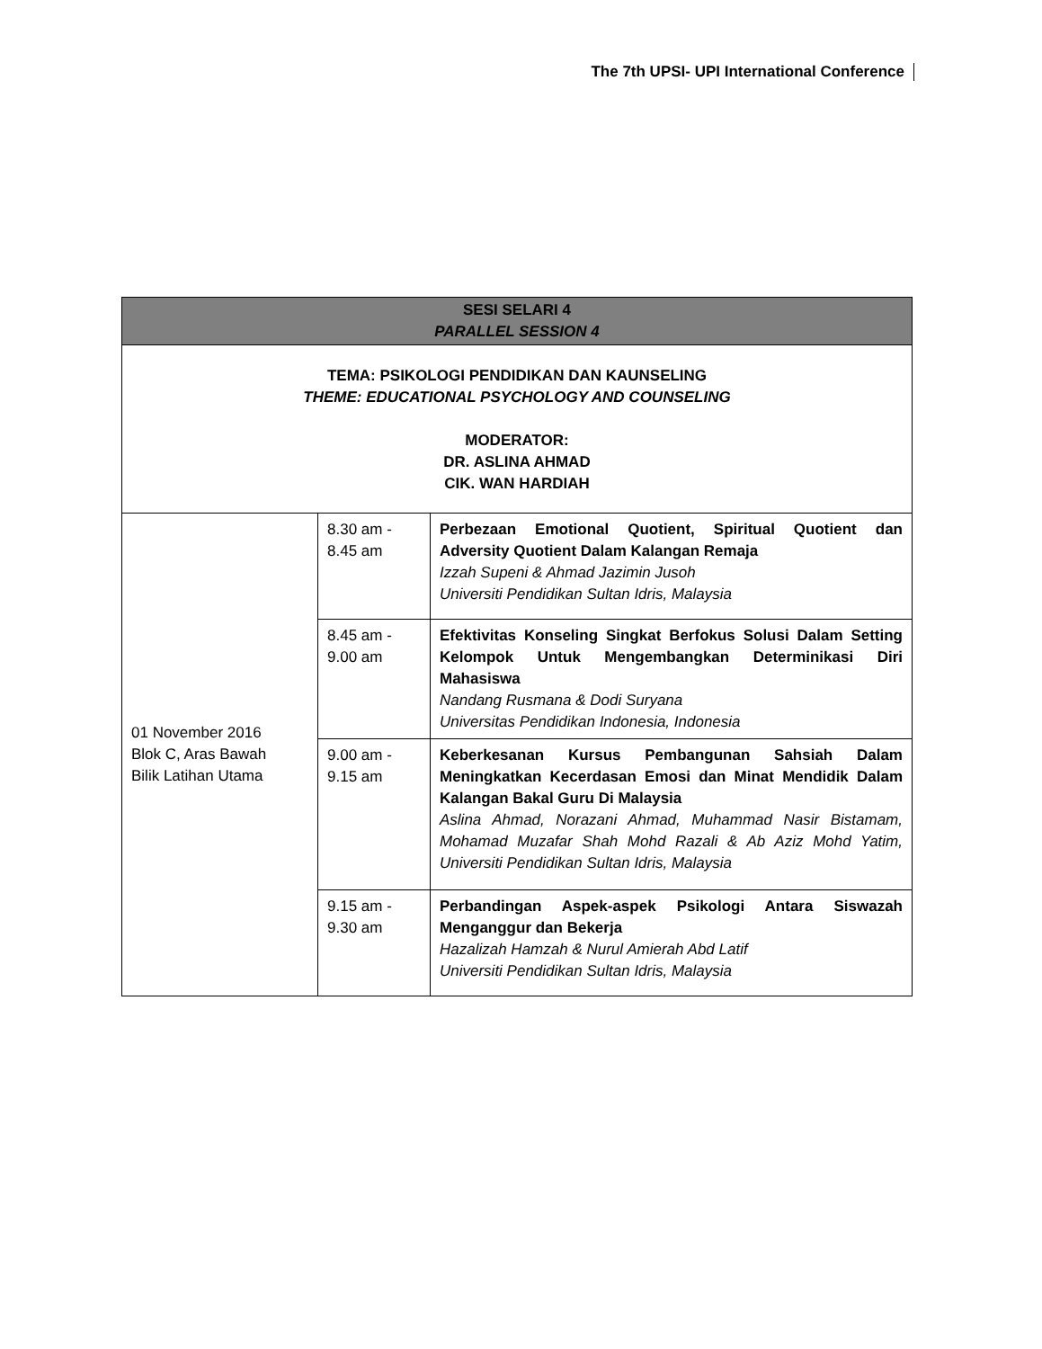The 7th UPSI- UPI International Conference
| SESI SELARI 4 PARALLEL SESSION 4 | | |
| --- | --- | --- |
| TEMA: PSIKOLOGI PENDIDIKAN DAN KAUNSELING THEME: EDUCATIONAL PSYCHOLOGY AND COUNSELING MODERATOR: DR. ASLINA AHMAD CIK. WAN HARDIAH | | |
| 01 November 2016 Blok C, Aras Bawah Bilik Latihan Utama | 8.30 am - 8.45 am | Perbezaan Emotional Quotient, Spiritual Quotient dan Adversity Quotient Dalam Kalangan Remaja Izzah Supeni & Ahmad Jazimin Jusoh Universiti Pendidikan Sultan Idris, Malaysia |
| | 8.45 am - 9.00 am | Efektivitas Konseling Singkat Berfokus Solusi Dalam Setting Kelompok Untuk Mengembangkan Determinikasi Diri Mahasiswa Nandang Rusmana & Dodi Suryana Universitas Pendidikan Indonesia, Indonesia |
| | 9.00 am - 9.15 am | Keberkesanan Kursus Pembangunan Sahsiah Dalam Meningkatkan Kecerdasan Emosi dan Minat Mendidik Dalam Kalangan Bakal Guru Di Malaysia Aslina Ahmad, Norazani Ahmad, Muhammad Nasir Bistamam, Mohamad Muzafar Shah Mohd Razali & Ab Aziz Mohd Yatim, Universiti Pendidikan Sultan Idris, Malaysia |
| | 9.15 am - 9.30 am | Perbandingan Aspek-aspek Psikologi Antara Siswazah Menganggur dan Bekerja Hazalizah Hamzah & Nurul Amierah Abd Latif Universiti Pendidikan Sultan Idris, Malaysia |